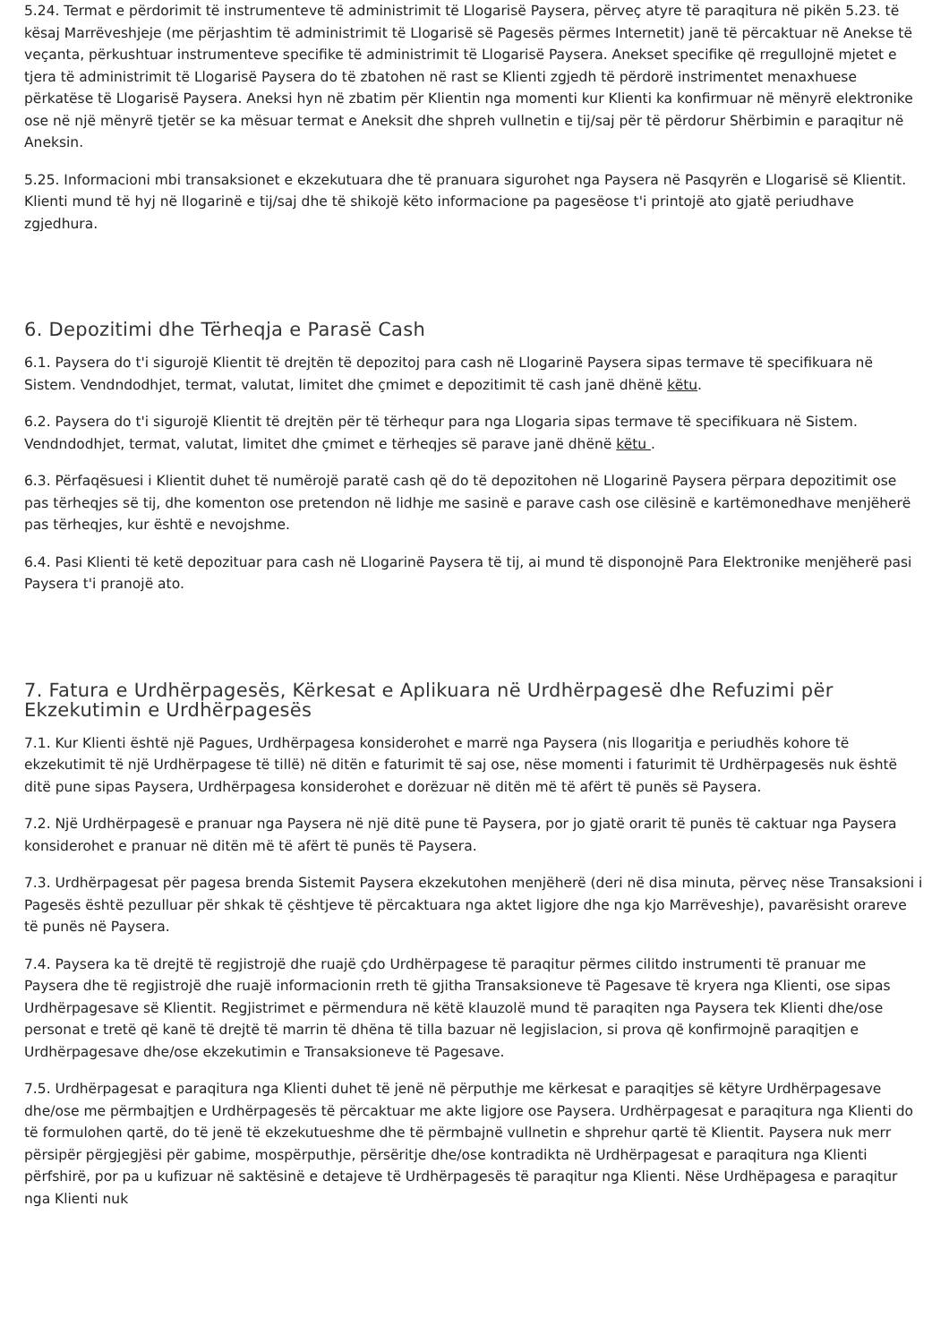5.24. Termat e përdorimit të instrumenteve të administrimit të Llogarisë Paysera, përveç atyre të paraqitura në pikën 5.23. të kësaj Marrëveshjeje (me përjashtim të administrimit të Llogarisë së Pagesës përmes Internetit) janë të përcaktuar në Anekse të veçanta, përkushtuar instrumenteve specifike të administrimit të Llogarisë Paysera. Aneks​et specifike që rregullojnë mjetet e tjera të administrimit të Llogarisë Paysera do të zbatohen në rast se Klienti zgjedh të përdorë instrimentet menaxhuese përkatëse të Llogarisë Paysera. Aneksi hyn në zbatim për Klientin nga momenti kur Klienti ka konfirmuar në mënyrë elektronike ose në një mënyrë tjetër se ka mësuar termat e Aneksit dhe shpreh vullnetin e tij/saj për të përdorur Shërbimin e paraqitur në Aneksin.
5.25. Informacioni mbi transaksionet e ekzekutuara dhe të pranuara sigurohet nga Paysera në Pasqyrën e Llogarisë së Klientit. Klienti mund të hyj në llogarinë e tij/saj dhe të shikojë këto informacione pa pagesëose t'i printojë ato gjatë periudhave zgjedhura.
6. Depozitimi dhe Tërheqja e Parasë Cash
6.1. Paysera do t'i sigurojë Klientit të drejtën të depozitoj para cash në Llogarinë Paysera sipas termave të specifikuara në Sistem. Vendndodhjet, termat, valutat, limitet dhe çmimet e depozitimit të cash janë dhënë këtu.
6.2. Paysera do t'i sigurojë Klientit të drejtën për të tërhequr para nga Llogaria sipas termave të specifikuara në Sistem. Vendndodhjet, termat, valutat, limitet dhe çmimet e tërheqjes së parave janë dhënë këtu .
6.3. Përfaqësuesi i Klientit duhet të numërojë paratë cash që do të depozitohen në Llogarinë Paysera përpara depozitimit ose pas tërheqjes së tij, dhe komenton ose pretendon në lidhje me sasinë e parave cash ose cilësinë e kartëmonedhave menjëherë pas tërheqjes, kur është e nevojshme.
6.4. Pasi Klienti të ketë depozituar para cash në Llogarinë Paysera të tij, ai mund të disponojnë Para Elektronike menjëherë pasi Paysera t'i pranojë ato.
7. Fatura e Urdhërpagesës, Kërkesat e Aplikuara në Urdhërpagesë dhe Refuzimi për Ekzekutimin e Urdhërpagesës
7.1. Kur Klienti është një Pagues, Urdhërpagesa konsiderohet e marrë nga Paysera (nis llogaritja e periudhës kohore të ekzekutimit të një Urdhërpagese të tillë) në ditën e faturimit të saj ose, nëse momenti i faturimit të Urdhërpagesës nuk është ditë pune sipas Paysera, Urdhërpagesa konsiderohet e dorëzuar në ditën më të afërt të punës së Paysera.
7.2. Një Urdhërpagesë e pranuar nga Paysera në një ditë pune të Paysera, por jo gjatë orarit të punës të caktuar nga Paysera konsiderohet e pranuar në ditën më të afërt të punës të Paysera.
7.3. Urdhërpagesat për pagesa brenda Sistemit Paysera ekzekutohen menjëherë (deri në disa minuta, përveç nëse Transaksioni i Pagesës është pezulluar për shkak të çështjeve të përcaktuara nga aktet ligjore dhe nga kjo Marrëveshje), pavarësisht orareve të punës në Paysera.
7.4. Paysera ka të drejtë të regjistrojë dhe ruajë çdo Urdhërpagese të paraqitur përmes cilitdo instrumenti të pranuar me Paysera dhe të regjistrojë dhe ruajë informacionin rreth të gjitha Transaksioneve të Pagesave të kryera nga Klienti, ose sipas Urdhërpagesave së Klientit. Regjistrimet e përmendura në këtë klauzolë mund të paraqiten nga Paysera tek Klienti dhe/ose personat e tretë që kanë të drejtë të marrin të dhëna të tilla bazuar në legjislacion, si prova që konfirmojnë paraqitjen e Urdhërpagesave dhe/ose ekzekutimin e Transaksioneve të Pagesave.
7.5. Urdhërpagesat e paraqitura nga Klienti duhet të jenë në përputhje me kërkesat e paraqitjes së këtyre Urdhërpagesave dhe/ose me përmbajtjen e Urdhërpagesës të përcaktuar me akte ligjore ose Paysera. Urdhërpagesat e paraqitura nga Klienti do të formulohen qartë, do të jenë të ekzekutueshme dhe të përmbajnë vullnetin e shprehur qartë të Klientit. Paysera nuk merr përsipër përgjegjësi për gabime, mospërputhje, përsëritje dhe/ose kontradikta në Urdhërpagesat e paraqitura nga Klienti përfshirë, por pa u kufizuar në saktësinë e detajeve të Urdhërpagesës të paraqitur nga Klienti. Nëse Urdhëpagesa e paraqitur nga Klienti nuk